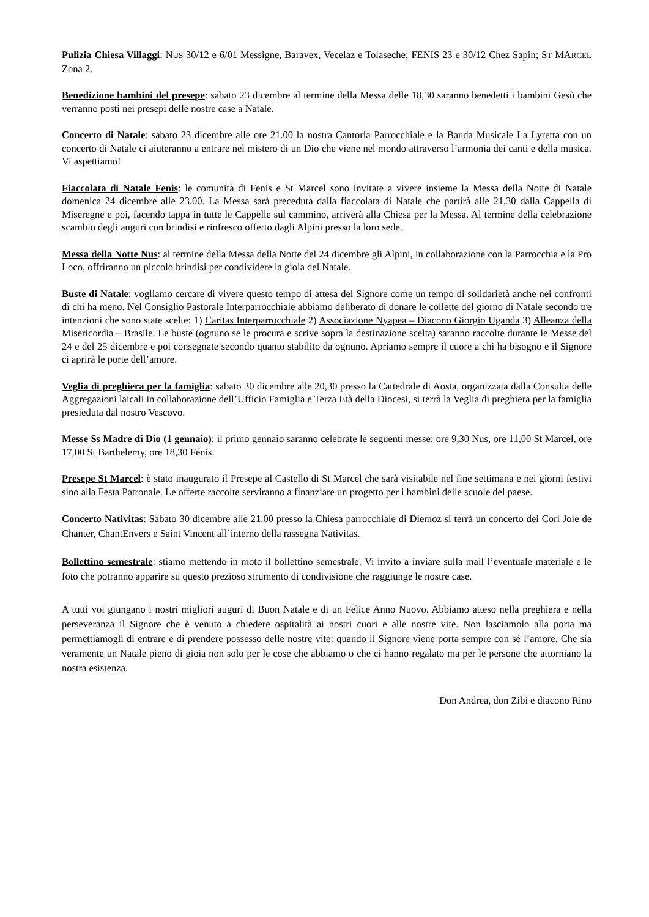Pulizia Chiesa Villaggi: NUS 30/12 e 6/01 Messigne, Baravex, Vecelaz e Tolaseche; FENIS 23 e 30/12 Chez Sapin; ST MARCEL Zona 2.
Benedizione bambini del presepe: sabato 23 dicembre al termine della Messa delle 18,30 saranno benedetti i bambini Gesù che verranno posti nei presepi delle nostre case a Natale.
Concerto di Natale: sabato 23 dicembre alle ore 21.00 la nostra Cantoria Parrocchiale e la Banda Musicale La Lyretta con un concerto di Natale ci aiuteranno a entrare nel mistero di un Dio che viene nel mondo attraverso l’armonia dei canti e della musica. Vi aspettiamo!
Fiaccolata di Natale Fenis: le comunità di Fenis e St Marcel sono invitate a vivere insieme la Messa della Notte di Natale domenica 24 dicembre alle 23.00. La Messa sarà preceduta dalla fiaccolata di Natale che partirà alle 21,30 dalla Cappella di Miseregne e poi, facendo tappa in tutte le Cappelle sul cammino, arriverà alla Chiesa per la Messa. Al termine della celebrazione scambio degli auguri con brindisi e rinfresco offerto dagli Alpini presso la loro sede.
Messa della Notte Nus: al termine della Messa della Notte del 24 dicembre gli Alpini, in collaborazione con la Parrocchia e la Pro Loco, offriranno un piccolo brindisi per condividere la gioia del Natale.
Buste di Natale: vogliamo cercare di vivere questo tempo di attesa del Signore come un tempo di solidarietà anche nei confronti di chi ha meno. Nel Consiglio Pastorale Interparrocchiale abbiamo deliberato di donare le collette del giorno di Natale secondo tre intenzioni che sono state scelte: 1) Caritas Interparrocchiale 2) Associazione Nyapea – Diacono Giorgio Uganda 3) Alleanza della Misericordia – Brasile. Le buste (ognuno se le procura e scrive sopra la destinazione scelta) saranno raccolte durante le Messe del 24 e del 25 dicembre e poi consegnate secondo quanto stabilito da ognuno. Apriamo sempre il cuore a chi ha bisogno e il Signore ci aprirà le porte dell’amore.
Veglia di preghiera per la famiglia: sabato 30 dicembre alle 20,30 presso la Cattedrale di Aosta, organizzata dalla Consulta delle Aggregazioni laicali in collaborazione dell’Ufficio Famiglia e Terza Età della Diocesi, si terrà la Veglia di preghiera per la famiglia presieduta dal nostro Vescovo.
Messe Ss Madre di Dio (1 gennaio): il primo gennaio saranno celebrate le seguenti messe: ore 9,30 Nus, ore 11,00 St Marcel, ore 17,00 St Barthelemy, ore 18,30 Fénis.
Presepe St Marcel: è stato inaugurato il Presepe al Castello di St Marcel che sarà visitabile nel fine settimana e nei giorni festivi sino alla Festa Patronale. Le offerte raccolte serviranno a finanziare un progetto per i bambini delle scuole del paese.
Concerto Nativitas: Sabato 30 dicembre alle 21.00 presso la Chiesa parrocchiale di Diemoz si terrà un concerto dei Cori Joie de Chanter, ChantEnvers e Saint Vincent all’interno della rassegna Nativitas.
Bollettino semestrale: stiamo mettendo in moto il bollettino semestrale. Vi invito a inviare sulla mail l’eventuale materiale e le foto che potranno apparire su questo prezioso strumento di condivisione che raggiunge le nostre case.
A tutti voi giungano i nostri migliori auguri di Buon Natale e di un Felice Anno Nuovo. Abbiamo atteso nella preghiera e nella perseveranza il Signore che è venuto a chiedere ospitalità ai nostri cuori e alle nostre vite. Non lasciamolo alla porta ma permettiamogli di entrare e di prendere possesso delle nostre vite: quando il Signore viene porta sempre con sé l’amore. Che sia veramente un Natale pieno di gioia non solo per le cose che abbiamo o che ci hanno regalato ma per le persone che attorniano la nostra esistenza.
Don Andrea, don Zibi e diacono Rino